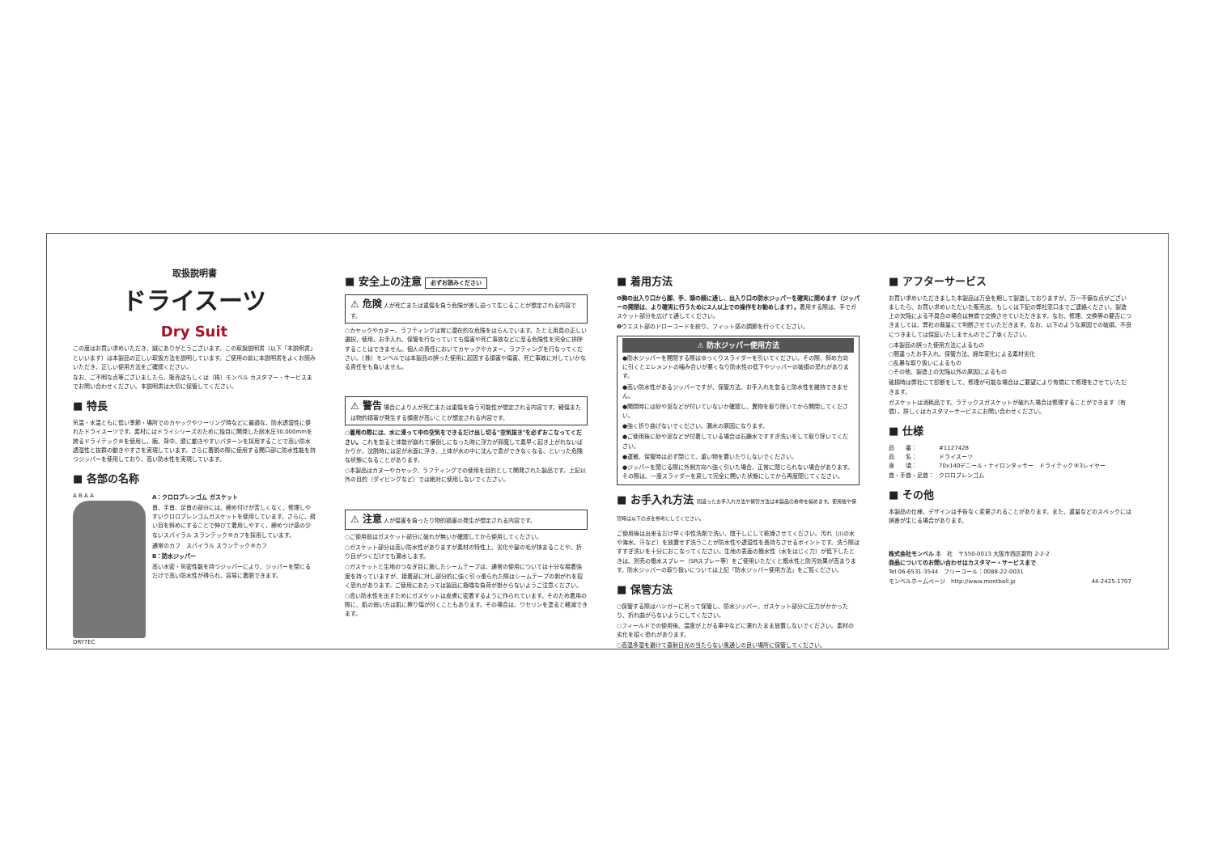取扱説明書
ドライスーツ
Dry Suit
この度はお買い求めいただき、誠にありがとうございます。この取扱説明書（以下「本説明書」といいます）は本製品の正しい取扱方法を説明しています。ご使用の前に本説明書をよくお読みいただき、正しい使用方法をご確認ください。
なお、ご不明な点等ございましたら、販売店もしくは（株）モンベル カスタマー・サービスまでお問い合わせください。本説明書は大切に保管してください。
■ 特長
気温・水温ともに低い季節・場所でのカヤックやツーリング時などに最適な、防水透湿性に優れたドライスーツです。素材にはドライシリーズのために独自に開発した耐水圧30,000mmを誇るドライテック®を使用し、腕、背中、膝に動きやすいパターンを採用することで高い防水透湿性と抜群の動きやすさを実現しています。さらに着脱の際に使用する開口部に防水性能を持つジッパーを使用しており、高い防水性を実現しています。
■ 各部の名称
A B A A
DRYTEC
A：クロロプレンゴム ガスケット
首、手首、足首の部分には、締め付けが苦しくなく、修理しやすいクロロプレンゴムガスケットを使用しています。さらに、縫い目を斜めにすることで伸びて着用しやすく、締めつけ感の少ないスパイラル スランテック®カフを採用しています。
通常のカフ　スパイラル スランテック®カフ
B：防水ジッパー
高い水密・気密性能を持つジッパーにより、ジッパーを閉じるだけで高い防水性が得られ、容易に着脱できます。
■ 安全上の注意 必ずお読みください
⚠ 危険 人が死亡または重傷を負う危険が差し迫って生じることが想定される内容です。
○カヤックやカヌー、ラフティングは常に潜在的な危険をはらんでいます。たとえ用具の正しい選択、使用、お手入れ、保管を行なっていても傷害や死亡事故などに至る危険性を完全に排除することはできません。個人の責任においてカヤックやカヌー、ラフティングを行なってください。（株）モンベルでは本製品の誤った使用に起因する損害や傷害、死亡事故に対していかなる責任をも負いません。
⚠ 警告 場合により人が死亡または重傷を負う可能性が想定される内容です。軽傷または物的損害が発生する頻度が高いことが想定される内容です。
○着用の際には、水に浸って中の空気をできるだけ出し切る"空気抜き"を必ずおこなってください。これを怠ると体勢が崩れて横倒しになった時に浮力が邪魔して素早く起き上がれないばかりか、沈脱時には足が水面に浮き、上体が水の中に沈んで息ができなくなる、といった危険な状態になることがあります。
○本製品はカヌーやカヤック、ラフティングでの使用を目的として開発された製品です。上記以外の目的（ダイビングなど）では絶対に使用しないでください。
⚠ 注意 人が傷害を負ったり物的損害の発生が想定される内容です。
○ご使用前はガスケット部分に破れが無いか確認してから使用してください。
○ガスケット部分は高い防水性がありますが素材の特性上、劣化や髪の毛が挟まることや、折り目がつくだけでも漏水します。
○ガスケットと生地のつなぎ目に施したシームテープは、通常の使用については十分な接着強度を持っていますが、接着部に対し部分的に強く引っ張られた際はシームテープの剥がれを招く恐れがあります。ご使用にあたっては製品に極端な負荷が掛からないようご注意ください。
○高い防水性を出すためにガスケットは皮膚に密着するように作られています。そのため着用の際に、肌の弱い方は肌に擦り傷が付くこともあります。その場合は、ワセリンを塗ると軽減できます。
■ 着用方法
❶胸の出入り口から脚、手、頭の順に通し、出入り口の防水ジッパーを確実に閉めます（ジッパーの開閉は、より確実に行うために2人以上での操作をお勧めします）。着用する際は、手でガスケット部分を広げて通してください。
❷ウエスト部のドローコードを絞り、フィット感の調節を行ってください。
⚠ 防水ジッパー使用方法
●防水ジッパーを開閉する際はゆっくりスライダーを引いてください。その際、斜め方向に引くとエレメントの噛み合いが悪くなり防水性の低下やジッパーの破損の恐れがあります。
●高い防水性があるジッパーですが、保管方法、お手入れを怠ると防水性を維持できません。
●開閉時には砂や泥などが付いていないか確認し、異物を取り除いてから開閉してください。
●強く折り曲げないでください。漏水の原因になります。
●ご使用後に砂や泥などが付着している場合は石鹸水ですすぎ洗いをして取り除いてください。
●運搬、保管時は必ず閉じて、重い物を置いたりしないでください。
●ジッパーを閉じる際に外側方向へ強く引いた場合、正常に閉じられない場合があります。その際は、一度スライダーを戻して完全に開いた状態にしてから再度閉じてください。
■ お手入れ方法 間違ったお手入れ方法や保管方法は本製品の寿命を縮めます。使用後や保管時は以下の点を参考にしてください。
ご使用後は出来るだけ早く中性洗剤で洗い、陰干しにして乾燥させてください。汚れ（川の水や海水、汗など）を放置せず洗うことが防水性や透湿性を長持ちさせるポイントです。洗う際はすすぎ洗いを十分におこなってください。生地の表面の撥水性（水をはじく力）が低下したときは、別売の撥水スプレー（SRスプレー等）をご使用いただくと撥水性と防汚効果が高まります。防水ジッパーの取り扱いについては上記「防水ジッパー使用方法」をご覧ください。
■ 保管方法
○保管する際はハンガーに吊って保管し、防水ジッパー、ガスケット部分に圧力がかかったり、折れ曲がらないようにしてください。
○フィールドでの使用後、温度が上がる車中などに濡れたまま放置しないでください。素材の劣化を招く恐れがあります。
○高温多湿を避けて直射日光の当たらない風通しの良い場所に保管してください。
■ アフターサービス
お買い求めいただきました本製品は万全を期して製造しておりますが、万一不備な点がございましたら、お買い求めいただいた販売店、もしくは下記の弊社窓口までご連絡ください。製造上の欠陥による不具合の場合は無償で交換させていただきます。なお、修理、交換等の要否につきましては、弊社の裁量にて判断させていただきます。なお、以下のような原因での破損、不良につきましては保証いたしませんのでご了承ください。
○本製品の誤った使用方法によるもの
○間違ったお手入れ、保管方法、経年変化による素材劣化
○乱暴な取り扱いによるもの
○その他、製造上の欠陥以外の原因によるもの
破損時は弊社にて診断をして、修理が可能な場合はご要望により有償にて修理をさせていただきます。
ガスケットは消耗品です。ラテックスガスケットが破れた場合は修理することができます（有償）。詳しくはカスタマーサービスにお問い合わせください。
■ 仕様
| 品 番： | #1127428 |
| 品 名： | ドライスーツ |
| 身 頃： | 70x140デニール・ナイロンタッサー ドライテック®3レイヤー |
| 首・手首・足首： | クロロプレンゴム |
■ その他
本製品の仕様、デザインは予告なく変更されることがあります。また、重量などのスペックには誤差が生じる場合があります。
株式会社モンベル 本　社　〒550-0013 大阪市西区新町 2-2-2
商品についてのお問い合わせはカスタマー・サービスまで
Tel 06-6531-3544　フリーコール：0088-22-0031
モンベルホームページ　http://www.montbell.jp 44-2425-1707